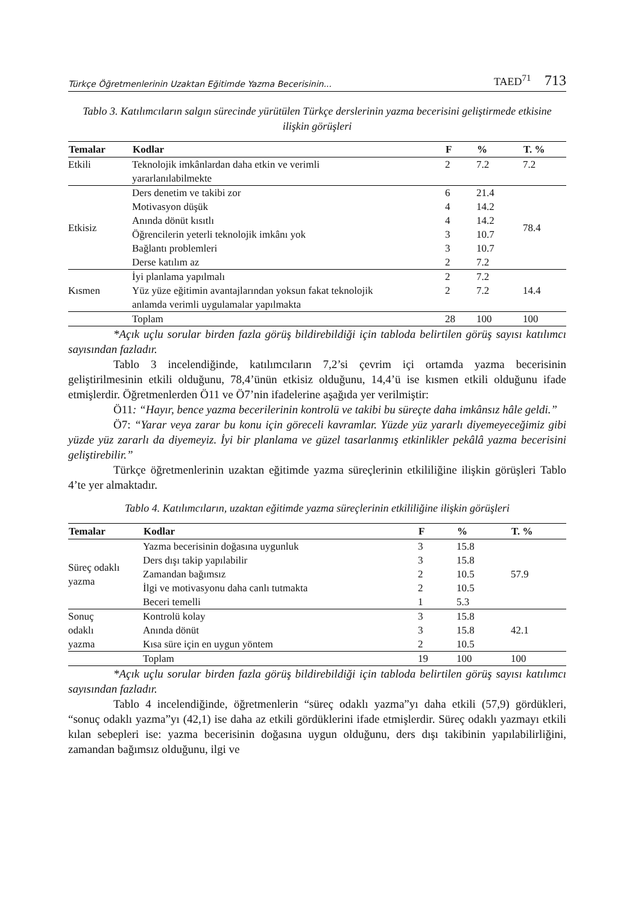Türkçe Öğretmenlerinin Uzaktan Eğitimde Yazma Becerisinin... TAED<sup>71</sup> 713
Tablo 3. Katılımcıların salgın sürecinde yürütülen Türkçe derslerinin yazma becerisini geliştirmede etkisine ilişkin görüşleri
| Temalar | Kodlar | F | % | T. % |
| --- | --- | --- | --- | --- |
| Etkili | Teknolojik imkânlardan daha etkin ve verimli yararlanılabilmekte | 2 | 7.2 | 7.2 |
| Etkisiz | Ders denetim ve takibi zor | 6 | 21.4 | 78.4 |
| | Motivasyon düşük | 4 | 14.2 | |
| | Anında dönüt kısıtlı | 4 | 14.2 | |
| | Öğrencilerin yeterli teknolojik imkânı yok | 3 | 10.7 | |
| | Bağlantı problemleri | 3 | 10.7 | |
| | Derse katılım az | 2 | 7.2 | |
| Kısmen | İyi planlama yapılmalı | 2 | 7.2 | 14.4 |
| | Yüz yüze eğitimin avantajlarından yoksun fakat teknolojik anlamda verimli uygulamalar yapılmakta | 2 | 7.2 | |
| | Toplam | 28 | 100 | 100 |
*Açık uçlu sorular birden fazla görüş bildirebildiği için tabloda belirtilen görüş sayısı katılımcı sayısından fazladır.
Tablo 3 incelendiğinde, katılımcıların 7,2’si çevrim içi ortamda yazma becerisinin geliştirilmesinin etkili olduğunu, 78,4’ünün etkisiz olduğunu, 14,4’ü ise kısmen etkili olduğunu ifade etmişlerdir. Öğretmenlerden Ö11 ve Ö7’nin ifadelerine aşağıda yer verilmiştir:
Ö11: “Hayır, bence yazma becerilerinin kontrolü ve takibi bu süreçte daha imkânsız hâle geldi.”
Ö7: “Yarar veya zarar bu konu için göreceli kavramlar. Yüzde yüz yararlı diyemeyeceğimiz gibi yüzde yüz zararlı da diyemeyiz. İyi bir planlama ve güzel tasarlanmış etkinlikler pekâlâ yazma becerisini geliştirebilir.”
Türkçe öğretmenlerinin uzaktan eğitimde yazma süreçlerinin etkililiğine ilişkin görüşleri Tablo 4’te yer almaktadır.
Tablo 4. Katılımcıların, uzaktan eğitimde yazma süreçlerinin etkililiğine ilişkin görüşleri
| Temalar | Kodlar | F | % | T. % |
| --- | --- | --- | --- | --- |
| Süreç odaklı yazma | Yazma becerisinin doğasına uygunluk | 3 | 15.8 | 57.9 |
| | Ders dışı takip yapılabilir | 3 | 15.8 | |
| | Zamandan bağımsız | 2 | 10.5 | |
| | İlgi ve motivasyonu daha canlı tutmakta | 2 | 10.5 | |
| | Beceri temelli | 1 | 5.3 | |
| Sonuç odaklı yazma | Kontrolü kolay | 3 | 15.8 | 42.1 |
| | Anında dönüt | 3 | 15.8 | |
| | Kısa süre için en uygun yöntem | 2 | 10.5 | |
| | Toplam | 19 | 100 | 100 |
*Açık uçlu sorular birden fazla görüş bildirebildiği için tabloda belirtilen görüş sayısı katılımcı sayısından fazladır.
Tablo 4 incelendiğinde, öğretmenlerin “süreç odaklı yazma”yı daha etkili (57,9) gördükleri, “sonuç odaklı yazma”yı (42,1) ise daha az etkili gördüklerini ifade etmişlerdir. Süreç odaklı yazmayı etkili kılan sebepleri ise: yazma becerisinin doğasına uygun olduğunu, ders dışı takibinin yapılabilirliğini, zamandan bağımsız olduğunu, ilgi ve